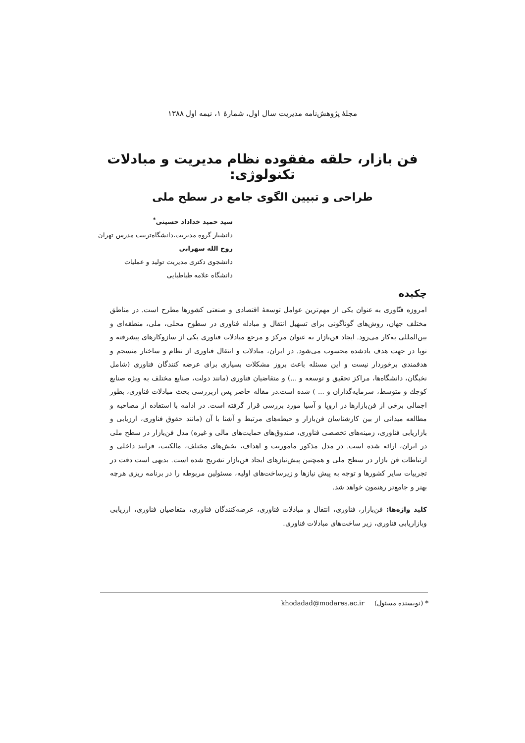مجلهٔ پژوهش‌نامه مدیریت سال اول، شمارهٔ ۱، نیمه اول ۱۳۸۸
فن بازار، حلقه مفقوده نظام مدیریت و مبادلات تکنولوژی:
طراحی و تبیین الگوی جامع در سطح ملی
سید حمید خداداد حسینی<sup>*</sup>
دانشیار گروه مدیریت،دانشگاه‌تربیت مدرس تهران
روح الله سهرابی
دانشجوی دکتری مدیریت تولید و عملیات
دانشگاه علامه طباطبایی
چکیده
امروزه فنّاوری به عنوان یکی از مهم‌ترین عوامل توسعهٔ اقتصادی و صنعتی کشورها مطرح است. در مناطق مختلف جهان، روش‌های گوناگونی برای تسهیل انتقال و مبادله فناوری در سطوح محلی، ملی، منطقه‌ای و بین‌المللی به‌کار می‌رود. ایجاد فن‌بازار به عنوان مرکز و مرجع مبادلات فناوری یکی از سازوکارهای پیشرفته و نوپا در جهت هدف یادشده محسوب می‌شود. در ایران، مبادلات و انتقال فناوری از نظام و ساختار منسجم و هدفمندی برخوردار نیست و این مسئله باعث بروز مشکلات بسیاری برای عرضه کنندگان فناوری (شامل نخبگان، دانشگاه‌ها، مراکز تحقیق و توسعه و ...) و متقاضیان فناوری (مانند دولت، صنایع مختلف به ویژه صنایع کوچك و متوسط، سرمایه‌گذاران و ... ) شده است.در مقاله حاضر پس ازبررسی بحث مبادلات فناوری، بطور اجمالی برخی از فن‌بازارها در اروپا و آسیا مورد بررسی قرار گرفته است. در ادامه با استفاده از مصاحبه و مطالعه میدانی از بین کارشناسان فن‌بازار و حیطه‌های مرتبط و آشنا با آن (مانند حقوق فناوری، ارزیابی و بازاریابی فناوری، زمینه‌های تخصصی فناوری، صندوق‌های حمایت‌های مالی و غیره) مدل فن‌بازار در سطح ملی در ایران، ارائه شده است. در مدل مذکور ماموریت و اهداف، بخش‌های مختلف، مالکیت، فرایند داخلی و ارتباطات فن بازار در سطح ملی و همچنین پیش‌نیازهای ایجاد فن‌بازار تشریح شده است. بدیهی است دقت در تجربیات سایر کشورها و توجه به پیش نیازها و زیرساخت‌های اولیه، مسئولین مربوطه را در برنامه ریزی هرچه بهتر و جامع‌تر رهنمون خواهد شد.
کلید واژه‌ها: فن‌بازار، فناوری، انتقال و مبادلات فناوری، عرضه‌کنندگان فناوری، متقاضیان فناوری، ارزیابی وبازاریابی فناوری، زیر ساخت‌های مبادلات فناوری.
* (نویسنده مسئول) khodadad@modares.ac.ir